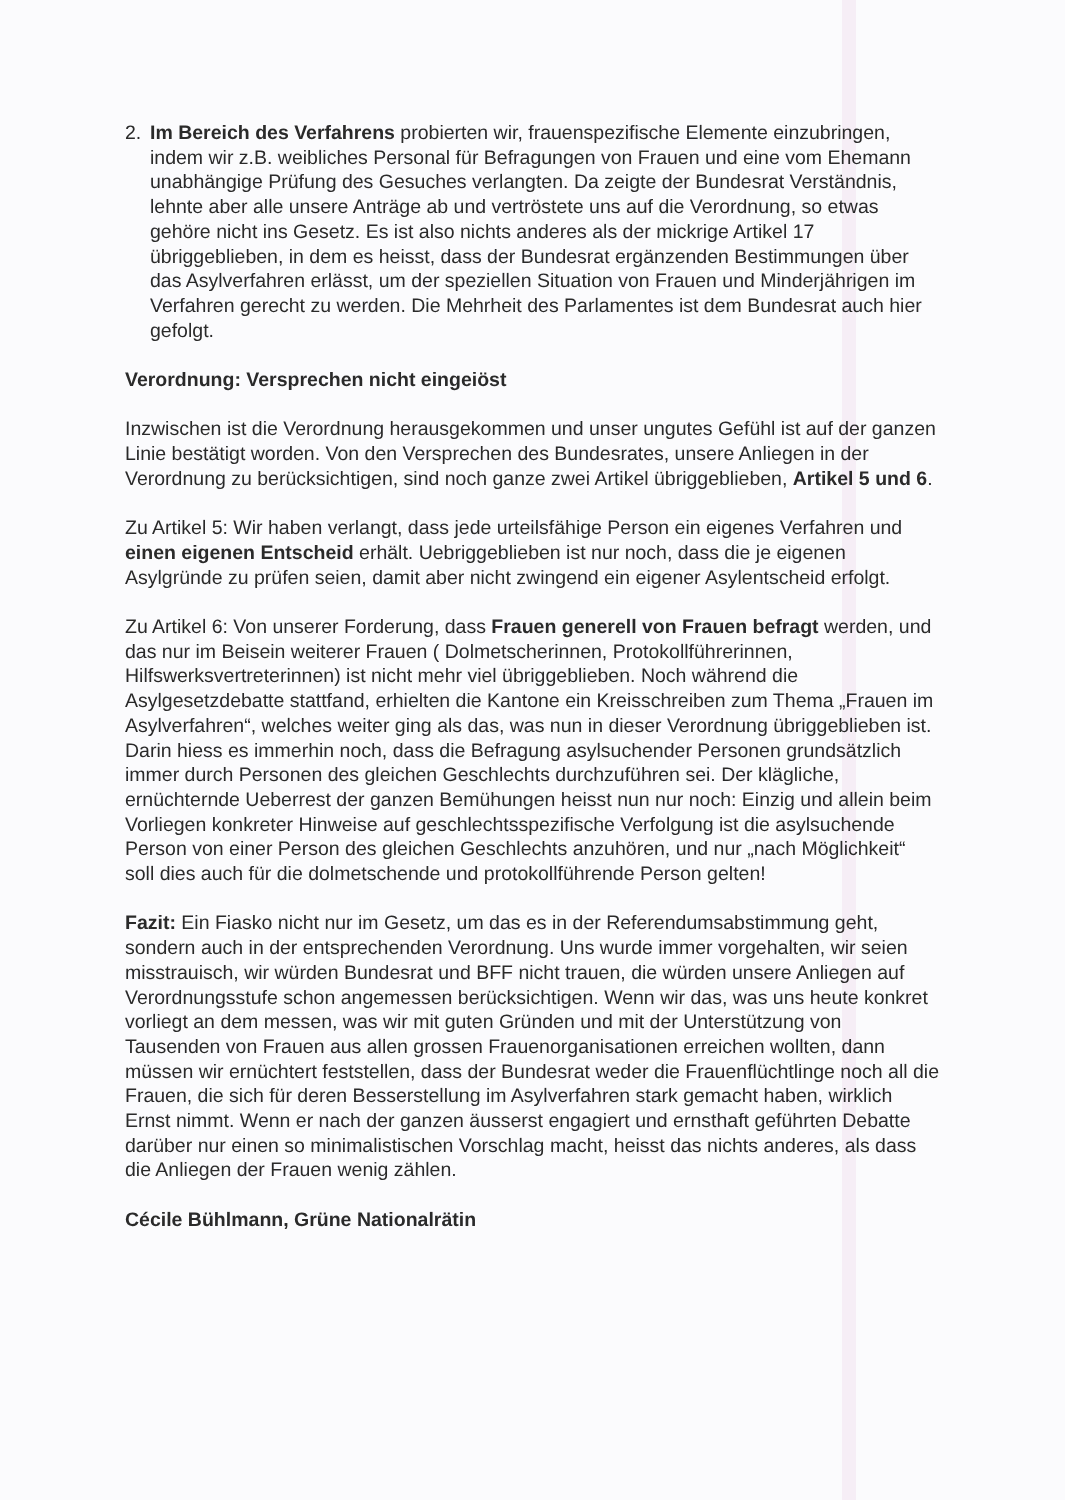2. Im Bereich des Verfahrens probierten wir, frauenspezifische Elemente einzubringen, indem wir z.B. weibliches Personal für Befragungen von Frauen und eine vom Ehemann unabhängige Prüfung des Gesuches verlangten. Da zeigte der Bundesrat Verständnis, lehnte aber alle unsere Anträge ab und vertröstete uns auf die Verordnung, so etwas gehöre nicht ins Gesetz. Es ist also nichts anderes als der mickrige Artikel 17 übriggeblieben, in dem es heisst, dass der Bundesrat ergänzenden Bestimmungen über das Asylverfahren erlässt, um der speziellen Situation von Frauen und Minderjährigen im Verfahren gerecht zu werden. Die Mehrheit des Parlamentes ist dem Bundesrat auch hier gefolgt.
Verordnung: Versprechen nicht eingeiöst
Inzwischen ist die Verordnung herausgekommen und unser ungutes Gefühl ist auf der ganzen Linie bestätigt worden. Von den Versprechen des Bundesrates, unsere Anliegen in der Verordnung zu berücksichtigen, sind noch ganze zwei Artikel übriggeblieben, Artikel 5 und 6.
Zu Artikel 5: Wir haben verlangt, dass jede urteilsfähige Person ein eigenes Verfahren und einen eigenen Entscheid erhält. Uebriggeblieben ist nur noch, dass die je eigenen Asylgründe zu prüfen seien, damit aber nicht zwingend ein eigener Asylentscheid erfolgt.
Zu Artikel 6: Von unserer Forderung, dass Frauen generell von Frauen befragt werden, und das nur im Beisein weiterer Frauen ( Dolmetscherinnen, Protokollführerinnen, Hilfswerksvertreterinnen) ist nicht mehr viel übriggeblieben. Noch während die Asylgesetzdebatte stattfand, erhielten die Kantone ein Kreisschreiben zum Thema „Frauen im Asylverfahren“, welches weiter ging als das, was nun in dieser Verordnung übriggeblieben ist. Darin hiess es immerhin noch, dass die Befragung asylsuchender Personen grundsätzlich immer durch Personen des gleichen Geschlechts durchzuführen sei. Der klägliche, ernüchternde Ueberrest der ganzen Bemühungen heisst nun nur noch: Einzig und allein beim Vorliegen konkreter Hinweise auf geschlechtsspezifische Verfolgung ist die asylsuchende Person von einer Person des gleichen Geschlechts anzuhören, und nur „nach Möglichkeit“ soll dies auch für die dolmetschende und protokollführende Person gelten!
Fazit: Ein Fiasko nicht nur im Gesetz, um das es in der Referendumsabstimmung geht, sondern auch in der entsprechenden Verordnung. Uns wurde immer vorgehalten, wir seien misstrauisch, wir würden Bundesrat und BFF nicht trauen, die würden unsere Anliegen auf Verordnungsstufe schon angemessen berücksichtigen. Wenn wir das, was uns heute konkret vorliegt an dem messen, was wir mit guten Gründen und mit der Unterstützung von Tausenden von Frauen aus allen grossen Frauenorganisationen erreichen wollten, dann müssen wir ernüchtert feststellen, dass der Bundesrat weder die Frauenflüchtlinge noch all die Frauen, die sich für deren Besserstellung im Asylverfahren stark gemacht haben, wirklich Ernst nimmt. Wenn er nach der ganzen äusserst engagiert und ernsthaft geführten Debatte darüber nur einen so minimalistischen Vorschlag macht, heisst das nichts anderes, als dass die Anliegen der Frauen wenig zählen.
Cécile Bühlmann, Grüne Nationalrätin